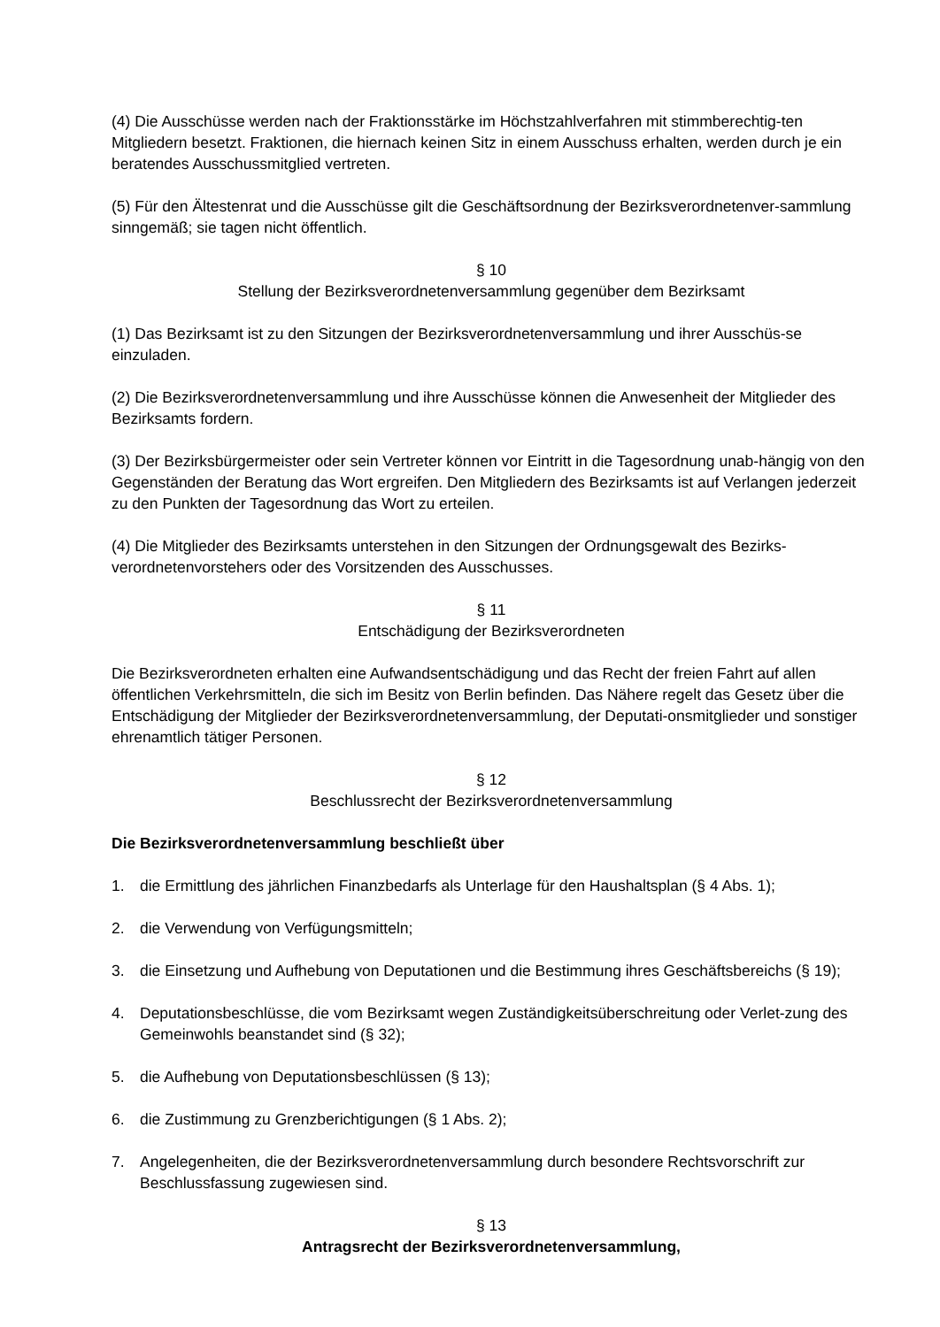(4) Die Ausschüsse werden nach der Fraktionsstärke im Höchstzahlverfahren mit stimmberechtig-ten Mitgliedern besetzt. Fraktionen, die hiernach keinen Sitz in einem Ausschuss erhalten, werden durch je ein beratendes Ausschussmitglied vertreten.
(5) Für den Ältestenrat und die Ausschüsse gilt die Geschäftsordnung der Bezirksverordnetenver-sammlung sinngemäß; sie tagen nicht öffentlich.
§ 10
Stellung der Bezirksverordnetenversammlung gegenüber dem Bezirksamt
(1) Das Bezirksamt ist zu den Sitzungen der Bezirksverordnetenversammlung und ihrer Ausschüs-se einzuladen.
(2) Die Bezirksverordnetenversammlung und ihre Ausschüsse können die Anwesenheit der Mitglieder des Bezirksamts fordern.
(3) Der Bezirksbürgermeister oder sein Vertreter können vor Eintritt in die Tagesordnung unab-hängig von den Gegenständen der Beratung das Wort ergreifen. Den Mitgliedern des Bezirksamts ist auf Verlangen jederzeit zu den Punkten der Tagesordnung das Wort zu erteilen.
(4) Die Mitglieder des Bezirksamts unterstehen in den Sitzungen der Ordnungsgewalt des Bezirks-verordnetenvorstehers oder des Vorsitzenden des Ausschusses.
§ 11
Entschädigung der Bezirksverordneten
Die Bezirksverordneten erhalten eine Aufwandsentschädigung und das Recht der freien Fahrt auf allen öffentlichen Verkehrsmitteln, die sich im Besitz von Berlin befinden. Das Nähere regelt das Gesetz über die Entschädigung der Mitglieder der Bezirksverordnetenversammlung, der Deputati-onsmitglieder und sonstiger ehrenamtlich tätiger Personen.
§ 12
Beschlussrecht der Bezirksverordnetenversammlung
Die Bezirksverordnetenversammlung beschließt über
1. die Ermittlung des jährlichen Finanzbedarfs als Unterlage für den Haushaltsplan (§ 4 Abs. 1);
2. die Verwendung von Verfügungsmitteln;
3. die Einsetzung und Aufhebung von Deputationen und die Bestimmung ihres Geschäftsbereichs (§ 19);
4. Deputationsbeschlüsse, die vom Bezirksamt wegen Zuständigkeitsüberschreitung oder Verlet-zung des Gemeinwohls beanstandet sind (§ 32);
5. die Aufhebung von Deputationsbeschlüssen (§ 13);
6. die Zustimmung zu Grenzberichtigungen (§ 1 Abs. 2);
7. Angelegenheiten, die der Bezirksverordnetenversammlung durch besondere Rechtsvorschrift zur Beschlussfassung zugewiesen sind.
§ 13
Antragsrecht der Bezirksverordnetenversammlung,